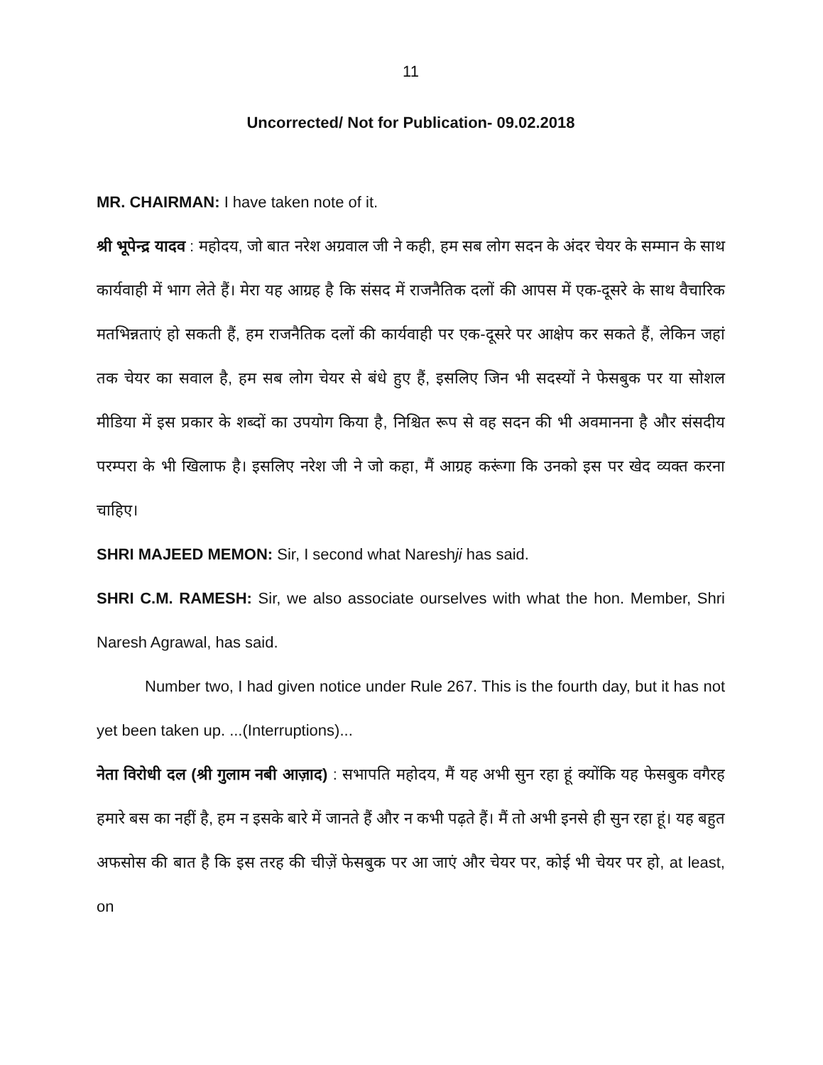11
Uncorrected/ Not for Publication- 09.02.2018
MR. CHAIRMAN: I have taken note of it.
श्री भूपेन्द्र यादव : महोदय, जो बात नरेश अग्रवाल जी ने कही, हम सब लोग सदन के अंदर चेयर के सम्मान के साथ कार्यवाही में भाग लेते हैं। मेरा यह आग्रह है कि संसद में राजनैतिक दलों की आपस में एक-दूसरे के साथ वैचारिक मतभिन्नताएं हो सकती हैं, हम राजनैतिक दलों की कार्यवाही पर एक-दूसरे पर आक्षेप कर सकते हैं, लेकिन जहां तक चेयर का सवाल है, हम सब लोग चेयर से बंधे हुए हैं, इसलिए जिन भी सदस्यों ने फेसबुक पर या सोशल मीडिया में इस प्रकार के शब्दों का उपयोग किया है, निश्चित रूप से वह सदन की भी अवमानना है और संसदीय परम्परा के भी खिलाफ है। इसलिए नरेश जी ने जो कहा, मैं आग्रह करूंगा कि उनको इस पर खेद व्यक्त करना चाहिए।
SHRI MAJEED MEMON: Sir, I second what Nareshji has said.
SHRI C.M. RAMESH: Sir, we also associate ourselves with what the hon. Member, Shri Naresh Agrawal, has said.
Number two, I had given notice under Rule 267. This is the fourth day, but it has not yet been taken up. ...(Interruptions)...
नेता विरोधी दल (श्री गुलाम नबी आज़ाद) : सभापति महोदय, मैं यह अभी सुन रहा हूं क्योंकि यह फेसबुक वगैरह हमारे बस का नहीं है, हम न इसके बारे में जानते हैं और न कभी पढ़ते हैं। मैं तो अभी इनसे ही सुन रहा हूं। यह बहुत अफसोस की बात है कि इस तरह की चीज़ें फेसबुक पर आ जाएं और चेयर पर, कोई भी चेयर पर हो, at least, on